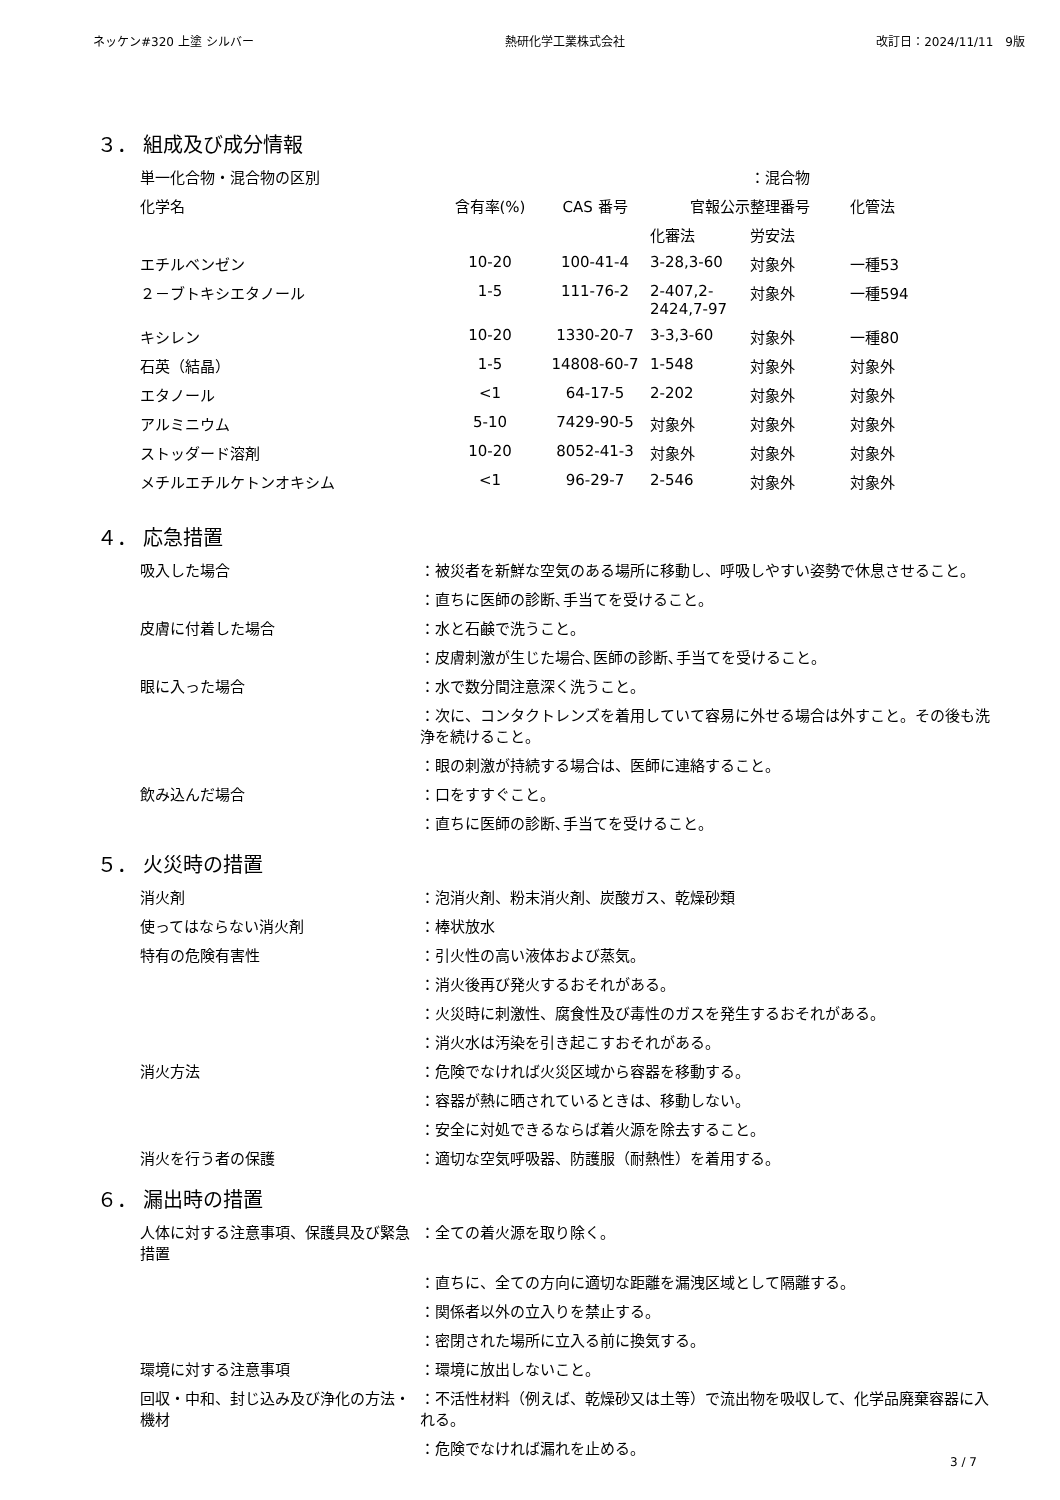ネッケン#320 上塗 シルバー 熱研化学工業株式会社 改訂日：2024/11/11　9版
３． 組成及び成分情報
| 単一化合物・混合物の区別 | | | | ：混合物 | |
| 化学名 | 含有率(%) | CAS 番号 | 官報公示整理番号 | | 化管法 |
| | | | 化審法 | 労安法 | |
| エチルベンゼン | 10-20 | 100-41-4 | 3-28,3-60 | 対象外 | 一種53 |
| ２－ブトキシエタノール | 1-5 | 111-76-2 | 2-407,2-2424,7-97 | 対象外 | 一種594 |
| キシレン | 10-20 | 1330-20-7 | 3-3,3-60 | 対象外 | 一種80 |
| 石英（結晶） | 1-5 | 14808-60-7 | 1-548 | 対象外 | 対象外 |
| エタノール | <1 | 64-17-5 | 2-202 | 対象外 | 対象外 |
| アルミニウム | 5-10 | 7429-90-5 | 対象外 | 対象外 | 対象外 |
| ストッダード溶剤 | 10-20 | 8052-41-3 | 対象外 | 対象外 | 対象外 |
| メチルエチルケトンオキシム | <1 | 96-29-7 | 2-546 | 対象外 | 対象外 |
４． 応急措置
| 吸入した場合 | ：被災者を新鮮な空気のある場所に移動し、呼吸しやすい姿勢で休息させること。 |
| | ：直ちに医師の診断､手当てを受けること。 |
| 皮膚に付着した場合 | ：水と石鹸で洗うこと。 |
| | ：皮膚刺激が生じた場合､医師の診断､手当てを受けること。 |
| 眼に入った場合 | ：水で数分間注意深く洗うこと。 |
| | ：次に、コンタクトレンズを着用していて容易に外せる場合は外すこと。その後も洗浄を続けること。 |
| | ：眼の刺激が持続する場合は、医師に連絡すること。 |
| 飲み込んだ場合 | ：口をすすぐこと。 |
| | ：直ちに医師の診断､手当てを受けること。 |
５． 火災時の措置
| 消火剤 | ：泡消火剤、粉末消火剤、炭酸ガス、乾燥砂類 |
| 使ってはならない消火剤 | ：棒状放水 |
| 特有の危険有害性 | ：引火性の高い液体および蒸気。 |
| | ：消火後再び発火するおそれがある。 |
| | ：火災時に刺激性、腐食性及び毒性のガスを発生するおそれがある。 |
| | ：消火水は汚染を引き起こすおそれがある。 |
| 消火方法 | ：危険でなければ火災区域から容器を移動する。 |
| | ：容器が熱に晒されているときは、移動しない。 |
| | ：安全に対処できるならば着火源を除去すること。 |
| 消火を行う者の保護 | ：適切な空気呼吸器、防護服（耐熱性）を着用する。 |
６． 漏出時の措置
| 人体に対する注意事項、保護具及び緊急措置 | ：全ての着火源を取り除く。 |
| | ：直ちに、全ての方向に適切な距離を漏洩区域として隔離する。 |
| | ：関係者以外の立入りを禁止する。 |
| | ：密閉された場所に立入る前に換気する。 |
| 環境に対する注意事項 | ：環境に放出しないこと。 |
| 回収・中和、封じ込み及び浄化の方法・機材 | ：不活性材料（例えば、乾燥砂又は土等）で流出物を吸収して、化学品廃棄容器に入れる。 |
| | ：危険でなければ漏れを止める。 |
3 / 7